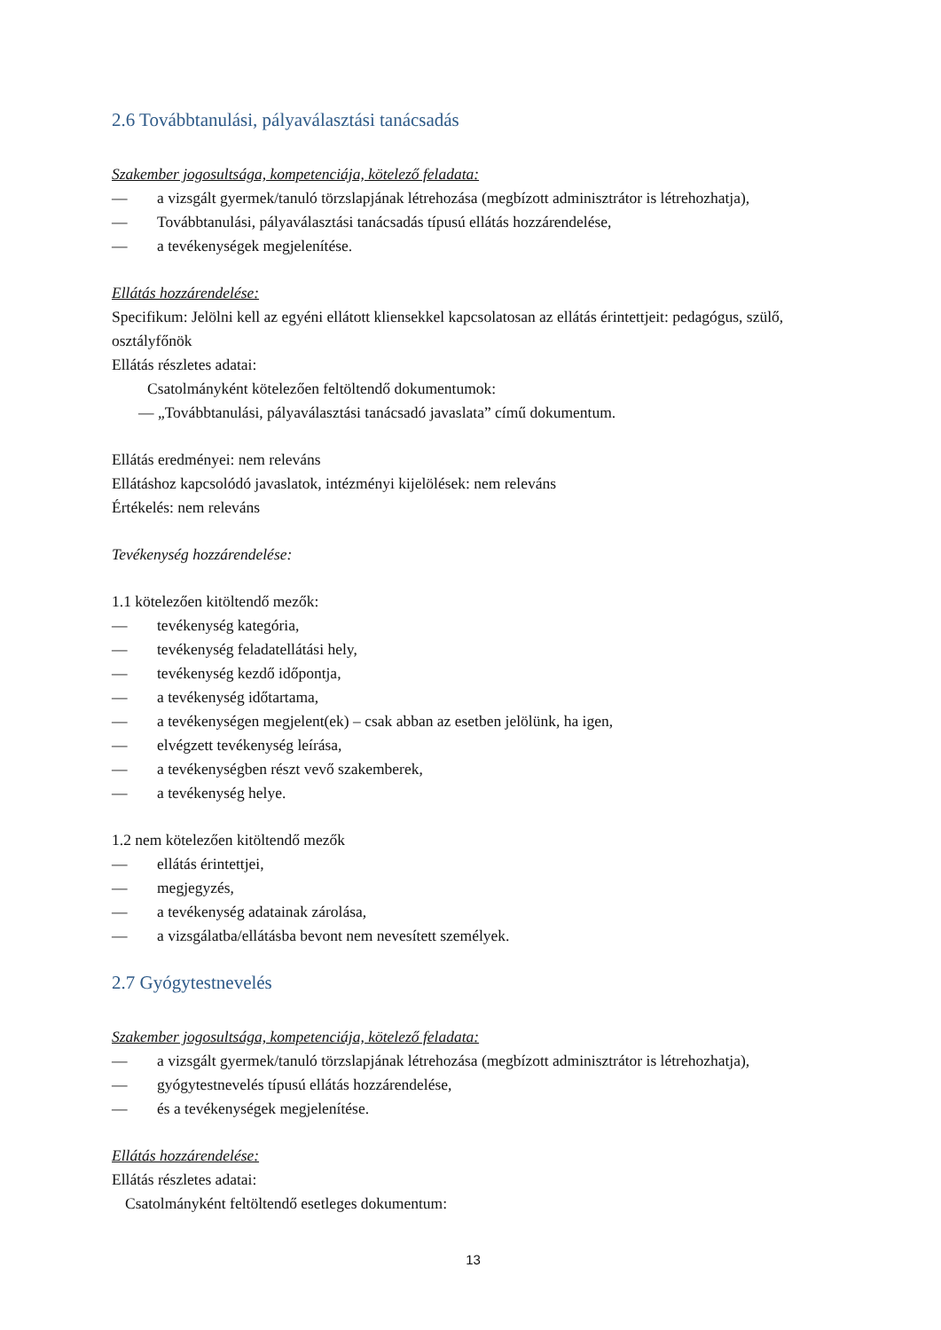2.6 Továbbtanulási, pályaválasztási tanácsadás
Szakember jogosultsága, kompetenciája, kötelező feladata:
— a vizsgált gyermek/tanuló törzslapjának létrehozása (megbízott adminisztrátor is létrehozhatja),
— Továbbtanulási, pályaválasztási tanácsadás típusú ellátás hozzárendelése,
— a tevékenységek megjelenítése.
Ellátás hozzárendelése:
Specifikum: Jelölni kell az egyéni ellátott kliensekkel kapcsolatosan az ellátás érintettjeit: pedagógus, szülő, osztályfőnök
Ellátás részletes adatai:
Csatolmányként kötelezően feltöltendő dokumentumok:
— „Továbbtanulási, pályaválasztási tanácsadó javaslata” című dokumentum.
Ellátás eredményei: nem releváns
Ellátáshoz kapcsolódó javaslatok, intézményi kijelölések: nem releváns
Értékelés: nem releváns
Tevékenység hozzárendelése:
1.1 kötelezően kitöltendő mezők:
— tevékenység kategória,
— tevékenység feladatellátási hely,
— tevékenység kezdő időpontja,
— a tevékenység időtartama,
— a tevékenységen megjelent(ek) – csak abban az esetben jelölünk, ha igen,
— elvégzett tevékenység leírása,
— a tevékenységben részt vevő szakemberek,
— a tevékenység helye.
1.2 nem kötelezően kitöltendő mezők
— ellátás érintettjei,
— megjegyzés,
— a tevékenység adatainak zárolása,
— a vizsgálatba/ellátásba bevont nem nevesített személyek.
2.7 Gyógytestnevelés
Szakember jogosultsága, kompetenciája, kötelező feladata:
— a vizsgált gyermek/tanuló törzslapjának létrehozása (megbízott adminisztrátor is létrehozhatja),
— gyógytestnevelés típusú ellátás hozzárendelése,
— és a tevékenységek megjelenítése.
Ellátás hozzárendelése:
Ellátás részletes adatai:
Csatolmányként feltöltendő esetleges dokumentum:
13